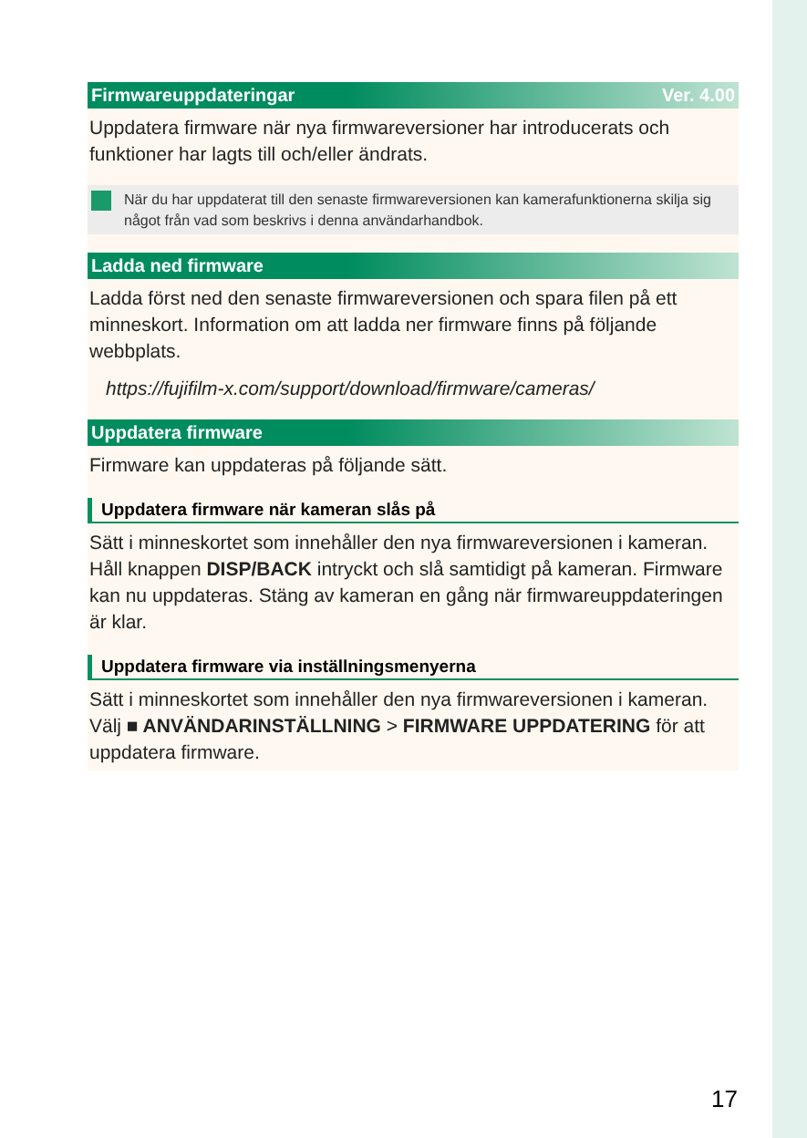Firmwareuppdateringar Ver. 4.00
Uppdatera firmware när nya firmwareversioner har introducerats och funktioner har lagts till och/eller ändrats.
När du har uppdaterat till den senaste firmwareversionen kan kamerafunktionerna skilja sig något från vad som beskrivs i denna användarhandbok.
Ladda ned firmware
Ladda först ned den senaste firmwareversionen och spara filen på ett minneskort. Information om att ladda ner firmware finns på följande webbplats.
https://fujifilm-x.com/support/download/firmware/cameras/
Uppdatera firmware
Firmware kan uppdateras på följande sätt.
Uppdatera firmware när kameran slås på
Sätt i minneskortet som innehåller den nya firmwareversionen i kameran. Håll knappen DISP/BACK intryckt och slå samtidigt på kameran. Firmware kan nu uppdateras. Stäng av kameran en gång när firmwareuppdateringen är klar.
Uppdatera firmware via inställningsmenyerna
Sätt i minneskortet som innehåller den nya firmwareversionen i kameran. Välj ■ ANVÄNDARINSTÄLLNING > FIRMWARE UPPDATERING för att uppdatera firmware.
17